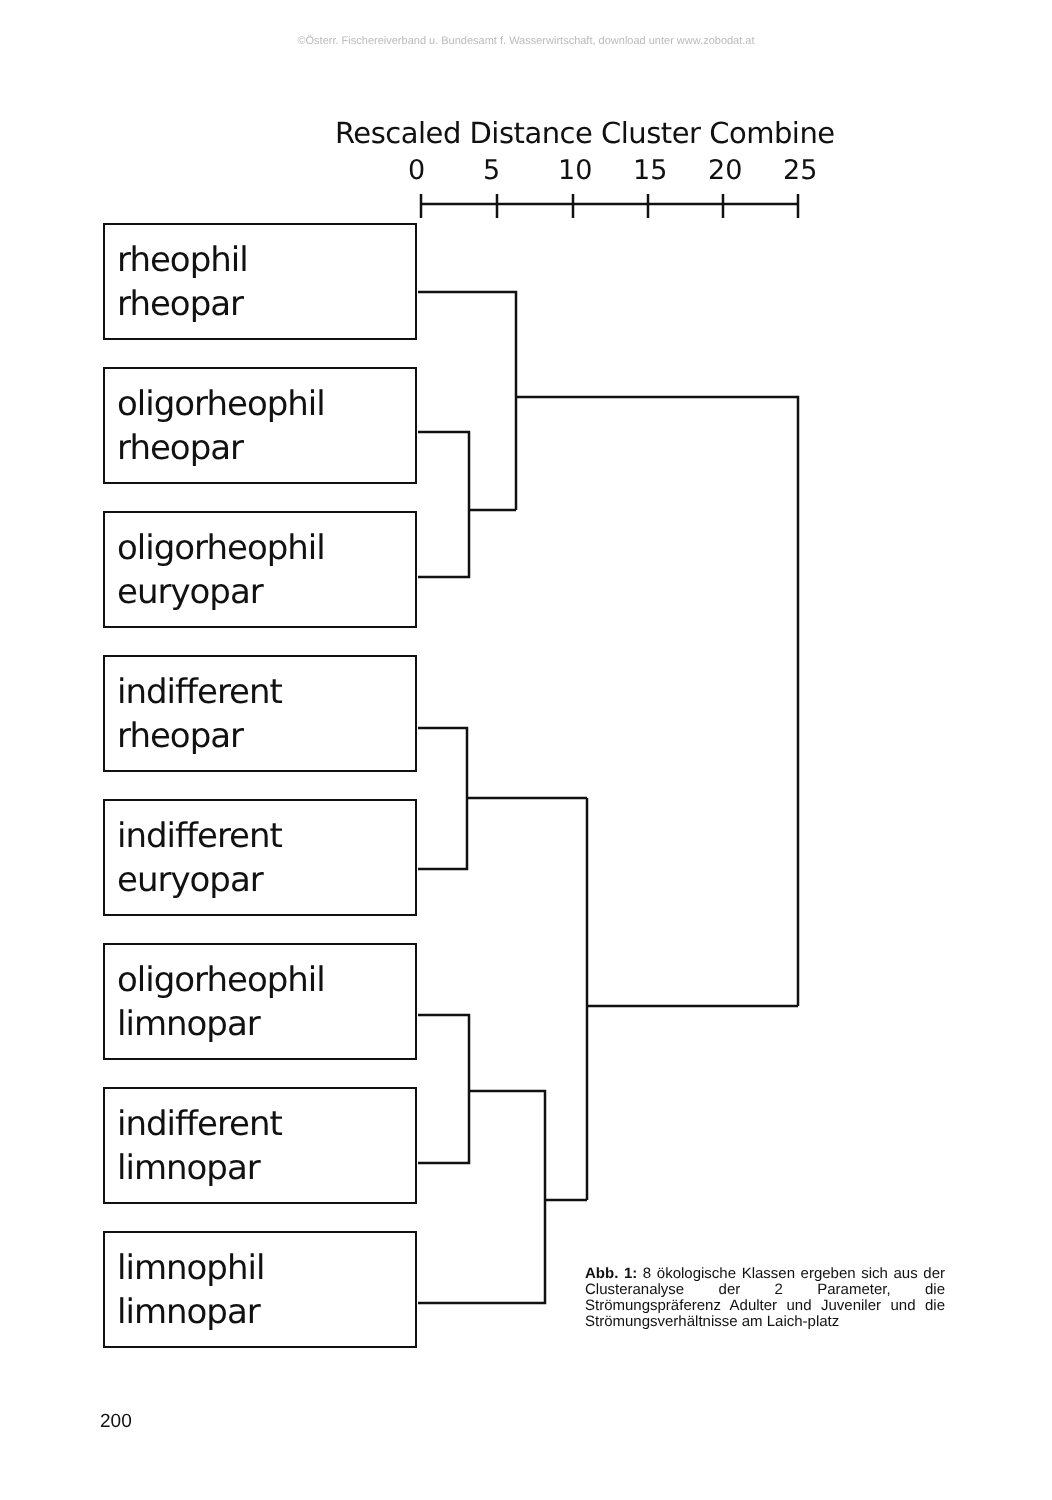©Österr. Fischereiverband u. Bundesamt f. Wasserwirtschaft, download unter www.zobodat.at
Rescaled Distance Cluster Combine
0 5 10 15 20 25
rheophil
rheopar
oligorheophil
rheopar
oligorheophil
euryopar
indifferent
rheopar
indifferent
euryopar
oligorheophil
limnopar
indifferent
limnopar
limnophil
limnopar
Abb. 1: 8 ökologische Klassen ergeben sich aus der Clusteranalyse der 2 Parameter, die Strömungspräferenz Adulter und Juveniler und die Strömungsverhältnisse am Laich-platz
200